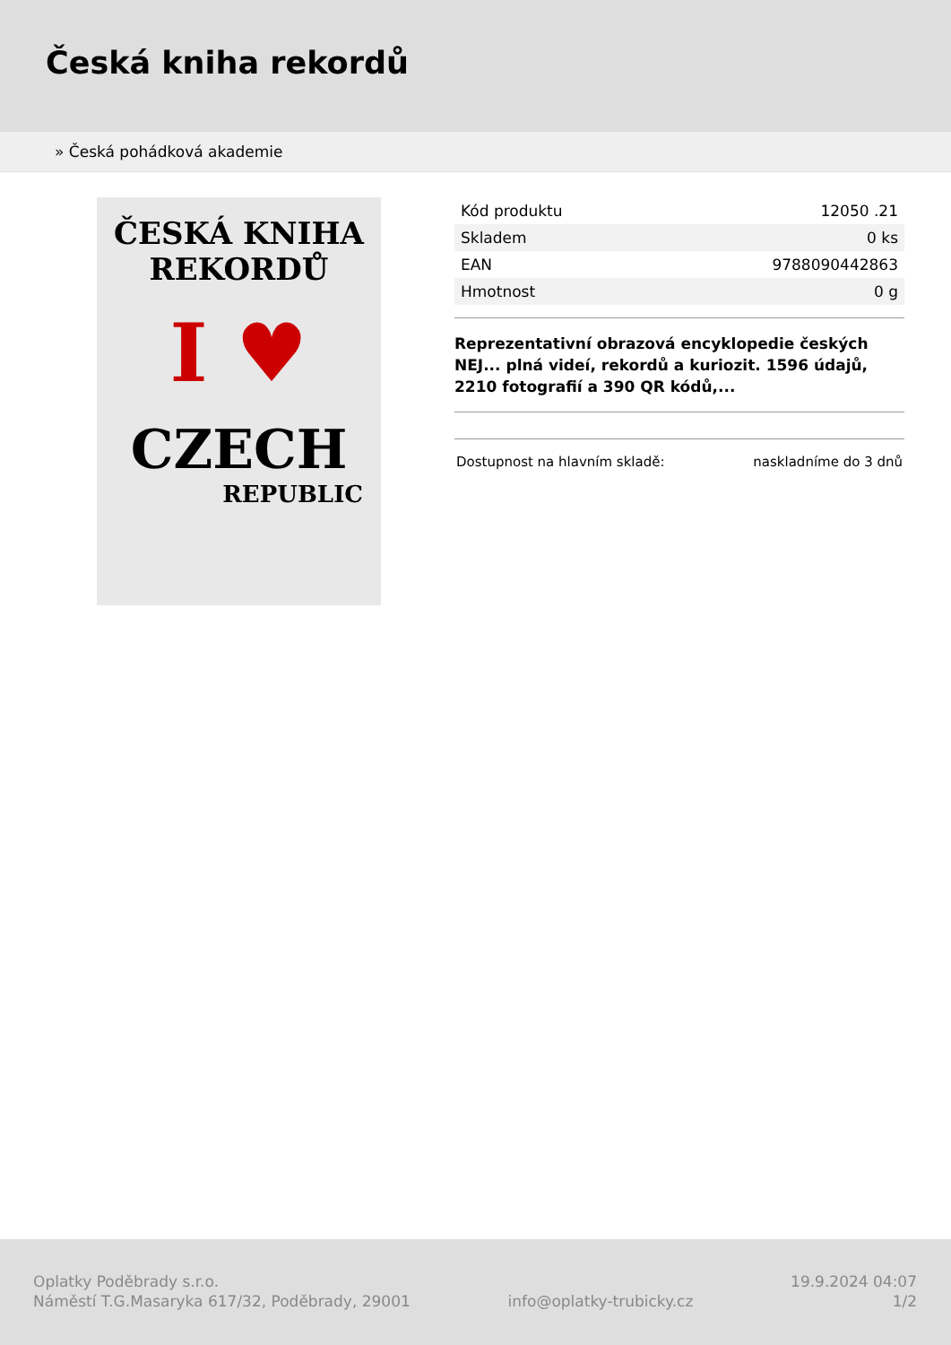Česká kniha rekordů
» Česká pohádková akademie
ČESKÁ KNIHA
REKORDŮ
I ♥
CZECH
REPUBLIC
| Kód produktu | 12050 .21 |
| Skladem | 0 ks |
| EAN | 9788090442863 |
| Hmotnost | 0 g |
Reprezentativní obrazová encyklopedie českých NEJ... plná videí, rekordů a kuriozit. 1596 údajů, 2210 fotografií a 390 QR kódů,...
Dostupnost na hlavním skladě: naskladníme do 3 dnů
Oplatky Poděbrady s.r.o.
Náměstí T.G.Masaryka 617/32, Poděbrady, 29001
info@oplatky-trubicky.cz 19.9.2024 04:07
1/2